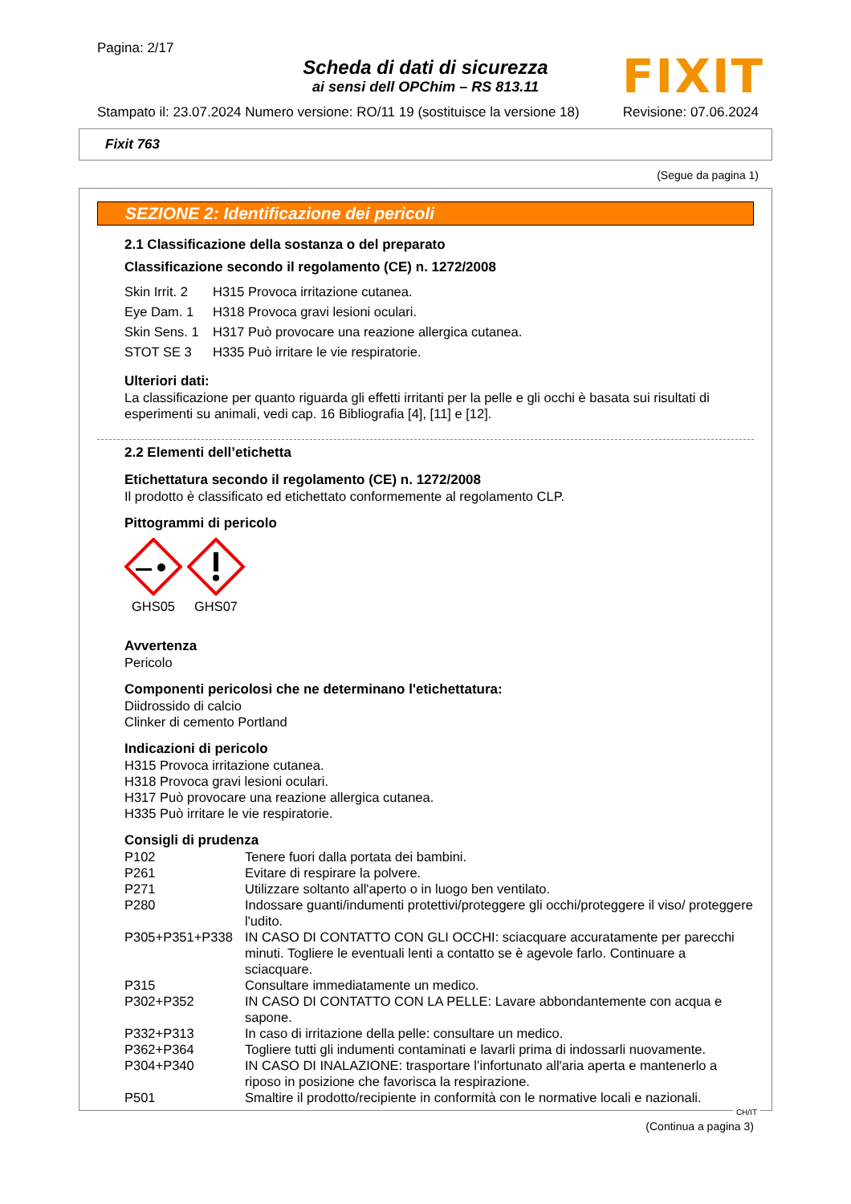Pagina: 2/17
Scheda di dati di sicurezza
ai sensi dell OPChim – RS 813.11
FIXIT
Stampato il: 23.07.2024 Numero versione: RO/11 19 (sostituisce la versione 18) Revisione: 07.06.2024
Fixit 763
(Segue da pagina 1)
SEZIONE 2: Identificazione dei pericoli
2.1 Classificazione della sostanza o del preparato
Classificazione secondo il regolamento (CE) n. 1272/2008
| Skin Irrit. 2 | H315 Provoca irritazione cutanea. |
| Eye Dam. 1 | H318 Provoca gravi lesioni oculari. |
| Skin Sens. 1 | H317 Può provocare una reazione allergica cutanea. |
| STOT SE 3 | H335 Può irritare le vie respiratorie. |
Ulteriori dati:
La classificazione per quanto riguarda gli effetti irritanti per la pelle e gli occhi è basata sui risultati di esperimenti su animali, vedi cap. 16 Bibliografia [4], [11] e [12].
2.2 Elementi dell’etichetta
Etichettatura secondo il regolamento (CE) n. 1272/2008
Il prodotto è classificato ed etichettato conformemente al regolamento CLP.
Pittogrammi di pericolo
GHS05 GHS07
Avvertenza
Pericolo
Componenti pericolosi che ne determinano l'etichettatura:
Diidrossido di calcio
Clinker di cemento Portland
Indicazioni di pericolo
H315 Provoca irritazione cutanea.
H318 Provoca gravi lesioni oculari.
H317 Può provocare una reazione allergica cutanea.
H335 Può irritare le vie respiratorie.
Consigli di prudenza
| P102 | Tenere fuori dalla portata dei bambini. |
| P261 | Evitare di respirare la polvere. |
| P271 | Utilizzare soltanto all'aperto o in luogo ben ventilato. |
| P280 | Indossare guanti/indumenti protettivi/proteggere gli occhi/proteggere il viso/ proteggere l'udito. |
| P305+P351+P338 | IN CASO DI CONTATTO CON GLI OCCHI: sciacquare accuratamente per parecchi minuti. Togliere le eventuali lenti a contatto se è agevole farlo. Continuare a sciacquare. |
| P315 | Consultare immediatamente un medico. |
| P302+P352 | IN CASO DI CONTATTO CON LA PELLE: Lavare abbondantemente con acqua e sapone. |
| P332+P313 | In caso di irritazione della pelle: consultare un medico. |
| P362+P364 | Togliere tutti gli indumenti contaminati e lavarli prima di indossarli nuovamente. |
| P304+P340 | IN CASO DI INALAZIONE: trasportare l’infortunato all'aria aperta e mantenerlo a riposo in posizione che favorisca la respirazione. |
| P501 | Smaltire il prodotto/recipiente in conformità con le normative locali e nazionali. |
(Continua a pagina 3)
CH/IT